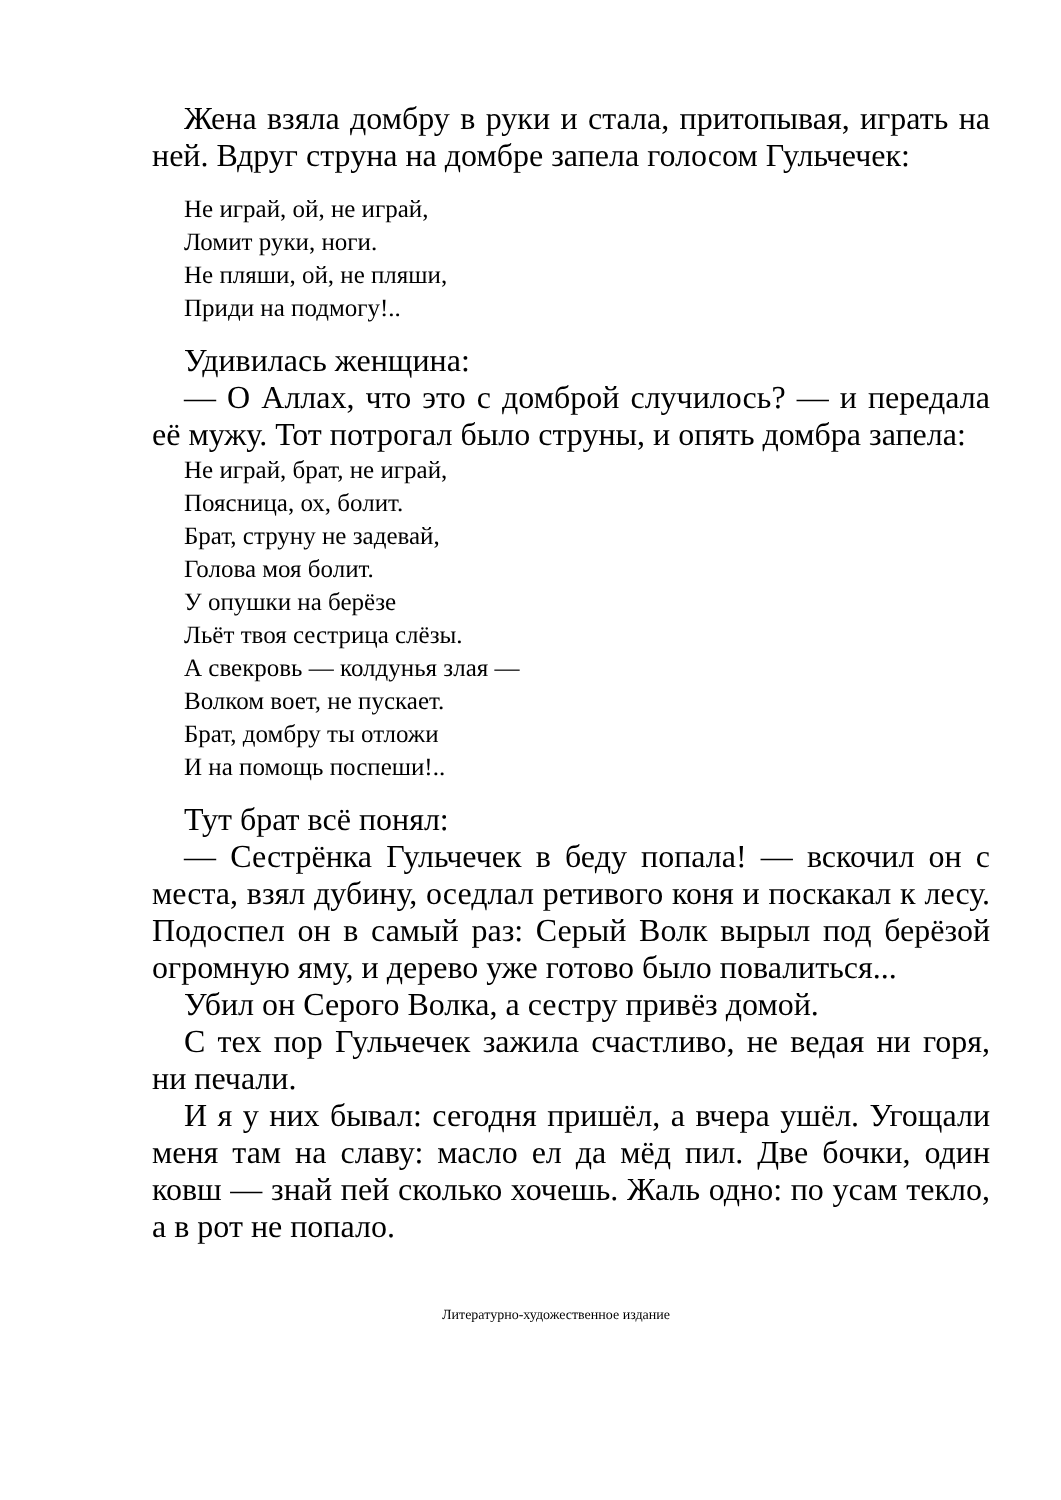Жена взяла домбру в руки и стала, притопывая, играть на ней. Вдруг струна на домбре запела голосом Гульчечек:
Не играй, ой, не играй,
Ломит руки, ноги.
Не пляши, ой, не пляши,
Приди на подмогу!..
Удивилась женщина:
— О Аллах, что это с домброй случилось? — и передала её мужу. Тот потрогал было струны, и опять домбра запела:
Не играй, брат, не играй,
Поясница, ох, болит.
Брат, струну не задевай,
Голова моя болит.
У опушки на берёзе
Льёт твоя сестрица слёзы.
А свекровь — колдунья злая —
Волком воет, не пускает.
Брат, домбру ты отложи
И на помощь поспеши!..
Тут брат всё понял:
— Сестрёнка Гульчечек в беду попала! — вскочил он с места, взял дубину, оседлал ретивого коня и поскакал к лесу. Подоспел он в самый раз: Серый Волк вырыл под берёзой огромную яму, и дерево уже готово было повалиться...
Убил он Серого Волка, а сестру привёз домой.
С тех пор Гульчечек зажила счастливо, не ведая ни горя, ни печали.
И я у них бывал: сегодня пришёл, а вчера ушёл. Угощали меня там на славу: масло ел да мёд пил. Две бочки, один ковш — знай пей сколько хочешь. Жаль одно: по усам текло, а в рот не попало.
Литературно-художественное издание